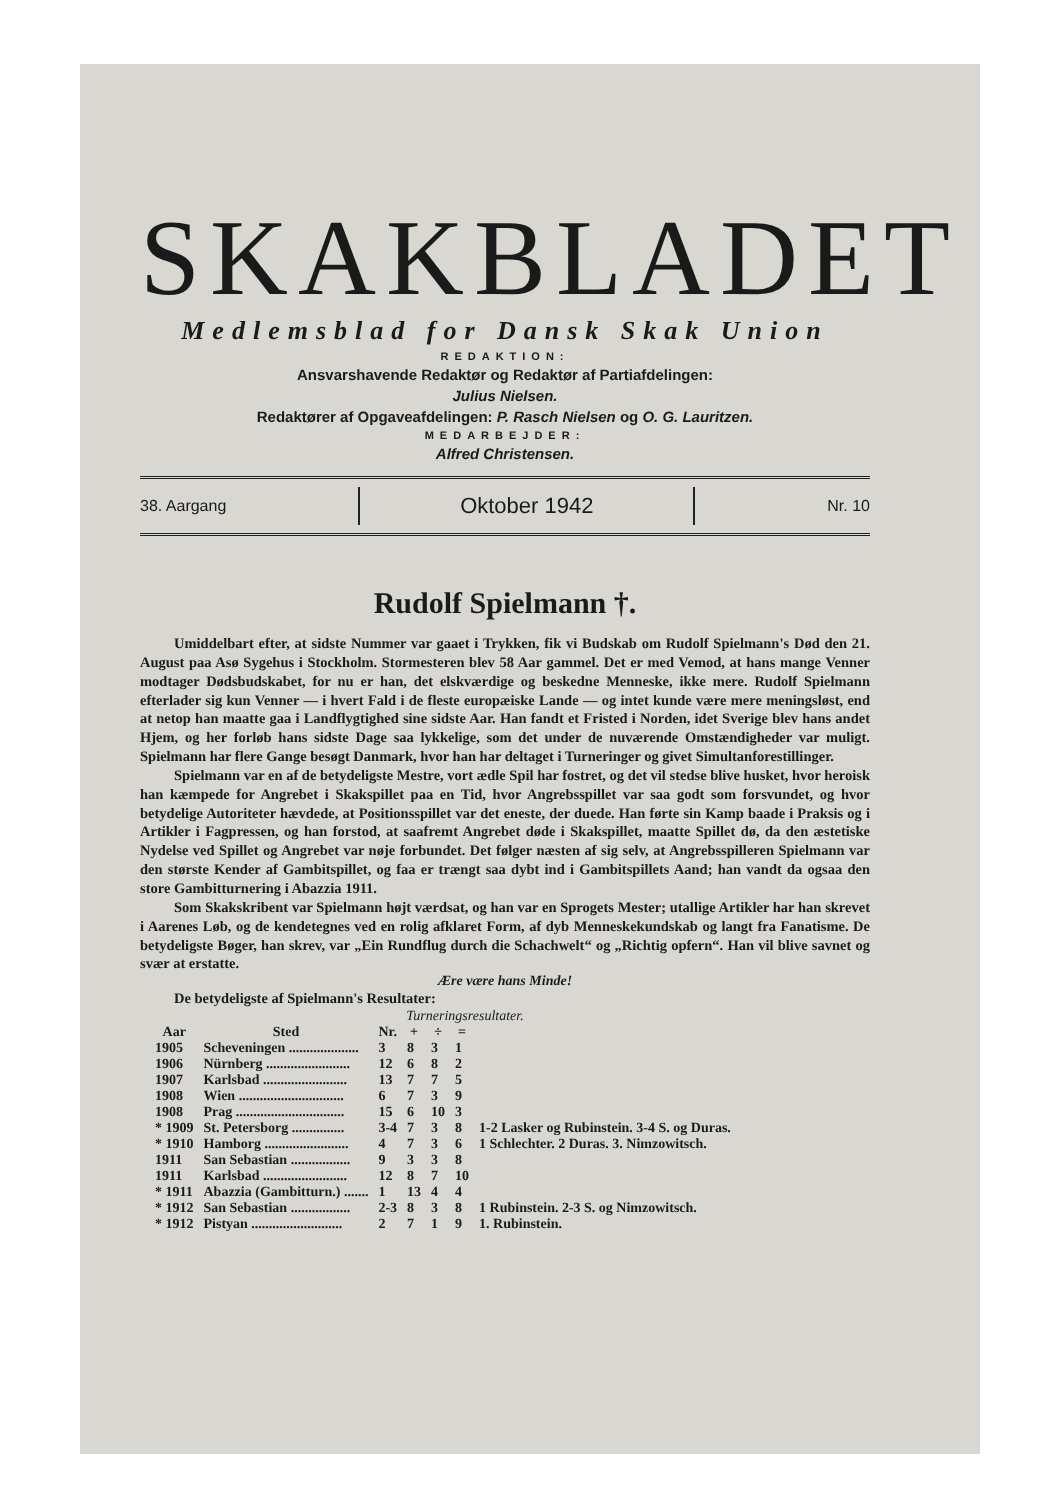SKAKBLADET
Medlemsblad for Dansk Skak Union
REDAKTION:
Ansvarshavende Redaktør og Redaktør af Partiafdelingen:
Julius Nielsen.
Redaktører af Opgaveafdelingen: P. Rasch Nielsen og O. G. Lauritzen.
MEDARBEJDER:
Alfred Christensen.
38. Aargang Oktober 1942 Nr. 10
Rudolf Spielmann †.
Umiddelbart efter, at sidste Nummer var gaaet i Trykken, fik vi Budskab om Rudolf Spielmann's Død den 21. August paa Asø Sygehus i Stockholm. Stormesteren blev 58 Aar gammel. Det er med Vemod, at hans mange Venner modtager Dødsbudskabet, for nu er han, det elskværdige og beskedne Menneske, ikke mere. Rudolf Spielmann efterlader sig kun Venner — i hvert Fald i de fleste europæiske Lande — og intet kunde være mere meningsløst, end at netop han maatte gaa i Landflygtighed sine sidste Aar. Han fandt et Fristed i Norden, idet Sverige blev hans andet Hjem, og her forløb hans sidste Dage saa lykkelige, som det under de nuværende Omstændigheder var muligt. Spielmann har flere Gange besøgt Danmark, hvor han har deltaget i Turneringer og givet Simultanforestillinger.
Spielmann var en af de betydeligste Mestre, vort ædle Spil har fostret, og det vil stedse blive husket, hvor heroisk han kæmpede for Angrebet i Skakspillet paa en Tid, hvor Angrebsspillet var saa godt som forsvundet, og hvor betydelige Autoriteter hævdede, at Positionsspillet var det eneste, der duede. Han førte sin Kamp baade i Praksis og i Artikler i Fagpressen, og han forstod, at saafremt Angrebet døde i Skakspillet, maatte Spillet dø, da den æstetiske Nydelse ved Spillet og Angrebet var nøje forbundet. Det følger næsten af sig selv, at Angrebsspilleren Spielmann var den største Kender af Gambitspillet, og faa er trængt saa dybt ind i Gambitspillets Aand; han vandt da ogsaa den store Gambitturnering i Abazzia 1911.
Som Skakskribent var Spielmann højt værdsat, og han var en Sprogets Mester; utallige Artikler har han skrevet i Aarenes Løb, og de kendetegnes ved en rolig afklaret Form, af dyb Menneskekundskab og langt fra Fanatisme. De betydeligste Bøger, han skrev, var „Ein Rundflug durch die Schachwelt“ og „Richtig opfern“. Han vil blive savnet og svær at erstatte.
Ære være hans Minde!
De betydeligste af Spielmann's Resultater:
Turneringsresultater.
| Aar | Sted | Nr. | + | ÷ | = | |
| --- | --- | --- | --- | --- | --- | --- |
| 1905 | Scheveningen .................... | 3 | 8 | 3 | 1 | |
| 1906 | Nürnberg ........................ | 12 | 6 | 8 | 2 | |
| 1907 | Karlsbad ........................ | 13 | 7 | 7 | 5 | |
| 1908 | Wien .............................. | 6 | 7 | 3 | 9 | |
| 1908 | Prag ............................... | 15 | 6 | 10 | 3 | |
| * 1909 | St. Petersborg ............... | 3-4 | 7 | 3 | 8 | 1-2 Lasker og Rubinstein. 3-4 S. og Duras. |
| * 1910 | Hamborg ........................ | 4 | 7 | 3 | 6 | 1 Schlechter. 2 Duras. 3. Nimzowitsch. |
| 1911 | San Sebastian ................. | 9 | 3 | 3 | 8 | |
| 1911 | Karlsbad ........................ | 12 | 8 | 7 | 10 | |
| * 1911 | Abazzia (Gambitturn.) ....... | 1 | 13 | 4 | 4 | |
| * 1912 | San Sebastian ................. | 2-3 | 8 | 3 | 8 | 1 Rubinstein. 2-3 S. og Nimzowitsch. |
| * 1912 | Pistyan .......................... | 2 | 7 | 1 | 9 | 1. Rubinstein. |